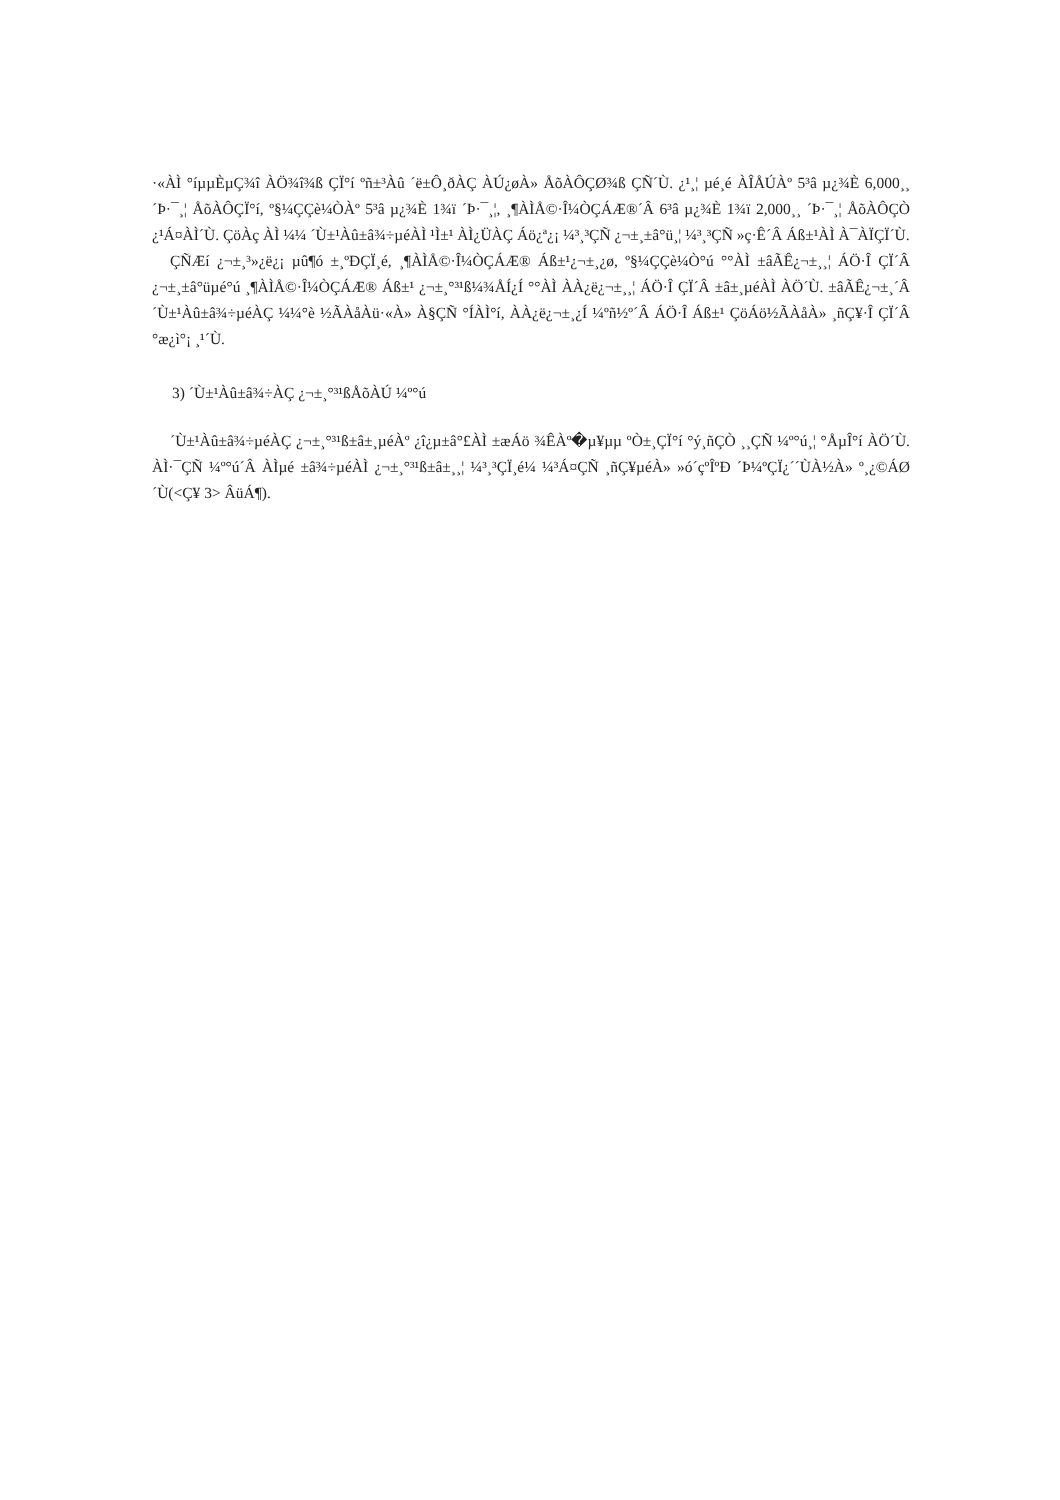·«ÀÌ °íµµÈ­µÇ¾î ÀÖ¾î¾ß ÇÏ°í ºñ±³Àû ´ë±Ô¸ðÀÇ ÀÚ¿øÀ» ÅõÀÔÇØ¾ß ÇÑ´Ù. ¿¹¸¦ µé¸é ÀÎÅÚÀº 5³â µ¿¾È 6,000¸¸ ´Þ·¯¸¦ ÅõÀÔÇÏ°í, º§¼ÇÇè¼ÒÀº 5³â µ¿¾È 1¾ï ´Þ·¯¸¦, ¸¶ÀÌÅ©·Î¼ÒÇÁÆ®´Â 6³â µ¿¾È 1¾ï 2,000¸¸ ´Þ·¯¸¦ ÅõÀÔÇÒ ¿¹Á¤ÀÌ´Ù. ÇöÀç ÀÌ ¼¼ ´Ù±¹Àû±â¾÷µéÀÌ ¹Ì±¹ ÀÌ¿ÜÀÇ Áö¿ª¿¡ ¼³¸³ÇÑ ¿¬±¸±â°ü¸¦ ¼³¸³ÇÑ »ç·Ê´Â Áß±¹ÀÌ À¯ÀÏÇÏ´Ù.
ÇÑÆí ¿¬±¸³»¿ë¿¡ µû¶ó ±¸ºÐÇÏ¸é, ¸¶ÀÌÅ©·Î¼ÒÇÁÆ® Áß±¹¿¬±¸¿ø, º§¼ÇÇè¼Ò°ú °°ÀÌ ±âÃÊ¿¬±¸¸¦ ÁÖ·Î ÇÏ´Â ¿¬±¸±â°üµé°ú ¸¶ÀÌÅ©·Î¼ÒÇÁÆ® Áß±¹ ¿¬±¸°³¹ß¼¾ÅÍ¿Í °°ÀÌ ÀÀ¿ë¿¬±¸¸¦ ÁÖ·Î ÇÏ´Â ±â±¸µéÀÌ ÀÖ´Ù. ±âÃÊ¿¬±¸´Â ´Ù±¹Àû±â¾÷µéÀÇ ¼¼°è ½ÃÀåÀü·«À» À§ÇÑ °ÍÀÌ°í, ÀÀ¿ë¿¬±¸¿Í ¼­ºñ½º´Â ÁÖ·Î Áß±¹ ÇöÁö½ÃÀåÀ» ¸ñÇ¥·Î ÇÏ´Â °æ¿ì°¡ ¸¹´Ù.
3) ´Ù±¹Àû±â¾÷ÀÇ ¿¬±¸°³¹ßÅõÀÚ ¼º°ú
´Ù±¹Àû±â¾÷µéÀÇ ¿¬±¸°³¹ß±â±¸µéÀº ¿î¿µ±â°£ÀÌ ±æÁö ¾ÊÀº�µ¥µµ ºÒ±¸ÇÏ°í °ý¸ñÇÒ ¸¸ÇÑ ¼º°ú¸¦ °ÅµÎ°í ÀÖ´Ù. ÀÌ·¯ÇÑ ¼º°ú´Â ÀÌµé ±â¾÷µéÀÌ ¿¬±¸°³¹ß±â±¸¸¦ ¼³¸³ÇÏ¸é¼­ ¼³Á¤ÇÑ ¸ñÇ¥µéÀ» »ó´çºÎºÐ ´Þ¼ºÇÏ¿´´ÙÀ½À» º¸¿©ÁØ´Ù(<Ç¥ 3> ÂüÁ¶).